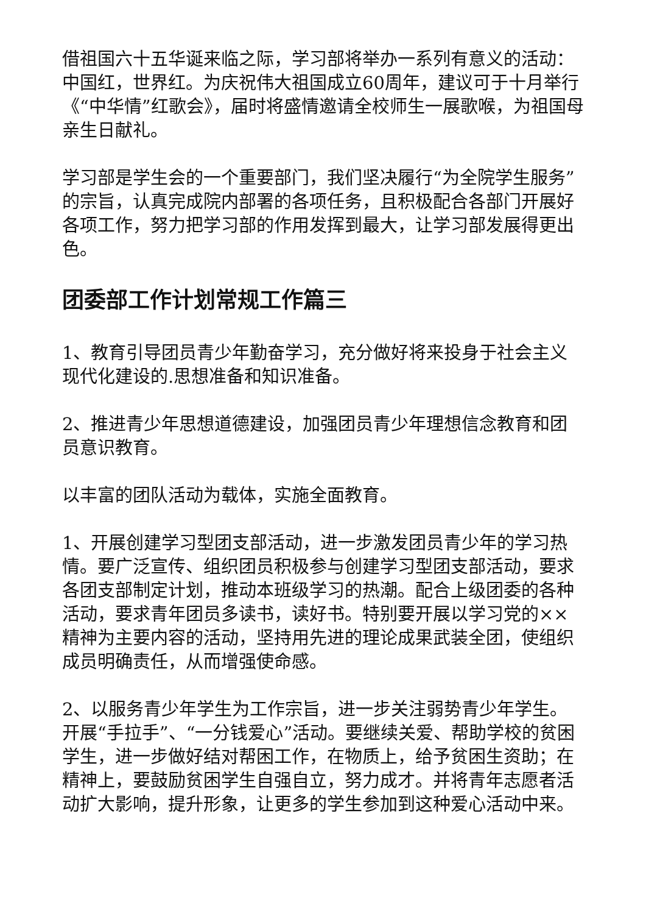借祖国六十五华诞来临之际，学习部将举办一系列有意义的活动：中国红，世界红。为庆祝伟大祖国成立60周年，建议可于十月举行《“中华情”红歌会》，届时将盛情邀请全校师生一展歌喉，为祖国母亲生日献礼。
学习部是学生会的一个重要部门，我们坚决履行“为全院学生服务”的宗旨，认真完成院内部署的各项任务，且积极配合各部门开展好各项工作，努力把学习部的作用发挥到最大，让学习部发展得更出色。
团委部工作计划常规工作篇三
1、教育引导团员青少年勤奋学习，充分做好将来投身于社会主义现代化建设的.思想准备和知识准备。
2、推进青少年思想道德建设，加强团员青少年理想信念教育和团员意识教育。
以丰富的团队活动为载体，实施全面教育。
1、开展创建学习型团支部活动，进一步激发团员青少年的学习热情。要广泛宣传、组织团员积极参与创建学习型团支部活动，要求各团支部制定计划，推动本班级学习的热潮。配合上级团委的各种活动，要求青年团员多读书，读好书。特别要开展以学习党的××精神为主要内容的活动，坚持用先进的理论成果武装全团，使组织成员明确责任，从而增强使命感。
2、以服务青少年学生为工作宗旨，进一步关注弱势青少年学生。开展“手拉手”、“一分钱爱心”活动。要继续关爱、帮助学校的贫困学生，进一步做好结对帮困工作，在物质上，给予贫困生资助；在精神上，要鼓励贫困学生自强自立，努力成才。并将青年志愿者活动扩大影响，提升形象，让更多的学生参加到这种爱心活动中来。